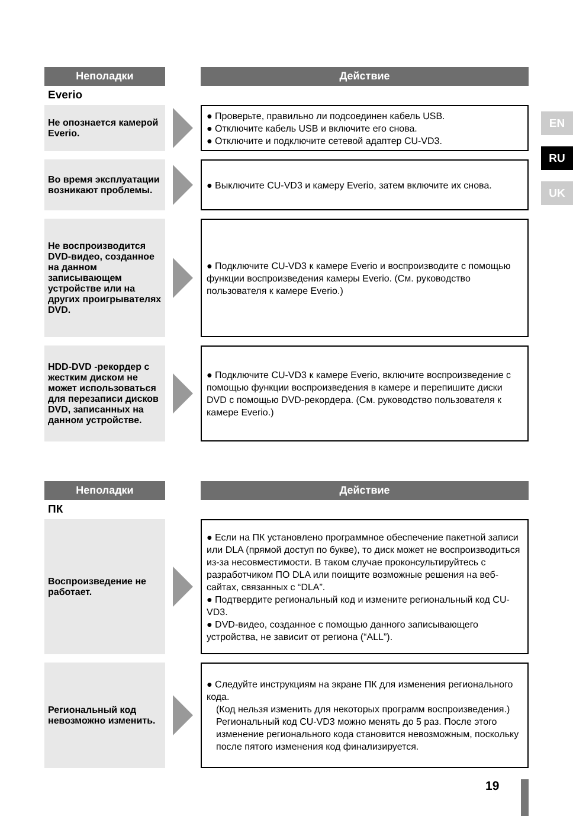EN
RU
UK
Неполадки Действие
Everio
Не опознается камерой Everio.
● Проверьте, правильно ли подсоединен кабель USB.
● Отключите кабель USB и включите его снова.
● Отключите и подключите сетевой адаптер CU-VD3.
Во время эксплуатации возникают проблемы.
● Выключите CU-VD3 и камеру Everio, затем включите их снова.
Не воспроизводится DVD-видео, созданное на данном записывающем устройстве или на других проигрывателях DVD.
● Подключите CU-VD3 к камере Everio и воспроизводите с помощью функции воспроизведения камеры Everio. (См. руководство пользователя к камере Everio.)
HDD-DVD -рекордер с жестким диском не может использоваться для перезаписи дисков DVD, записанных на данном устройстве.
● Подключите CU-VD3 к камере Everio, включите воспроизведение с помощью функции воспроизведения в камере и перепишите диски DVD с помощью DVD-рекордера. (См. руководство пользователя к камере Everio.)
Неполадки Действие
ПК
Воспроизведение не работает.
● Если на ПК установлено программное обеспечение пакетной записи или DLA (прямой доступ по букве), то диск может не воспроизводиться из-за несовместимости. В таком случае проконсультируйтесь с разработчиком ПО DLA или поищите возможные решения на веб-сайтах, связанных с “DLA”.
● Подтвердите региональный код и измените региональный код CU-VD3.
● DVD-видео, созданное с помощью данного записывающего устройства, не зависит от региона (“ALL”).
Региональный код невозможно изменить.
● Следуйте инструкциям на экране ПК для изменения регионального кода.
(Код нельзя изменить для некоторых программ воспроизведения.)
Региональный код CU-VD3 можно менять до 5 раз. После этого изменение регионального кода становится невозможным, поскольку после пятого изменения код финализируется.
19